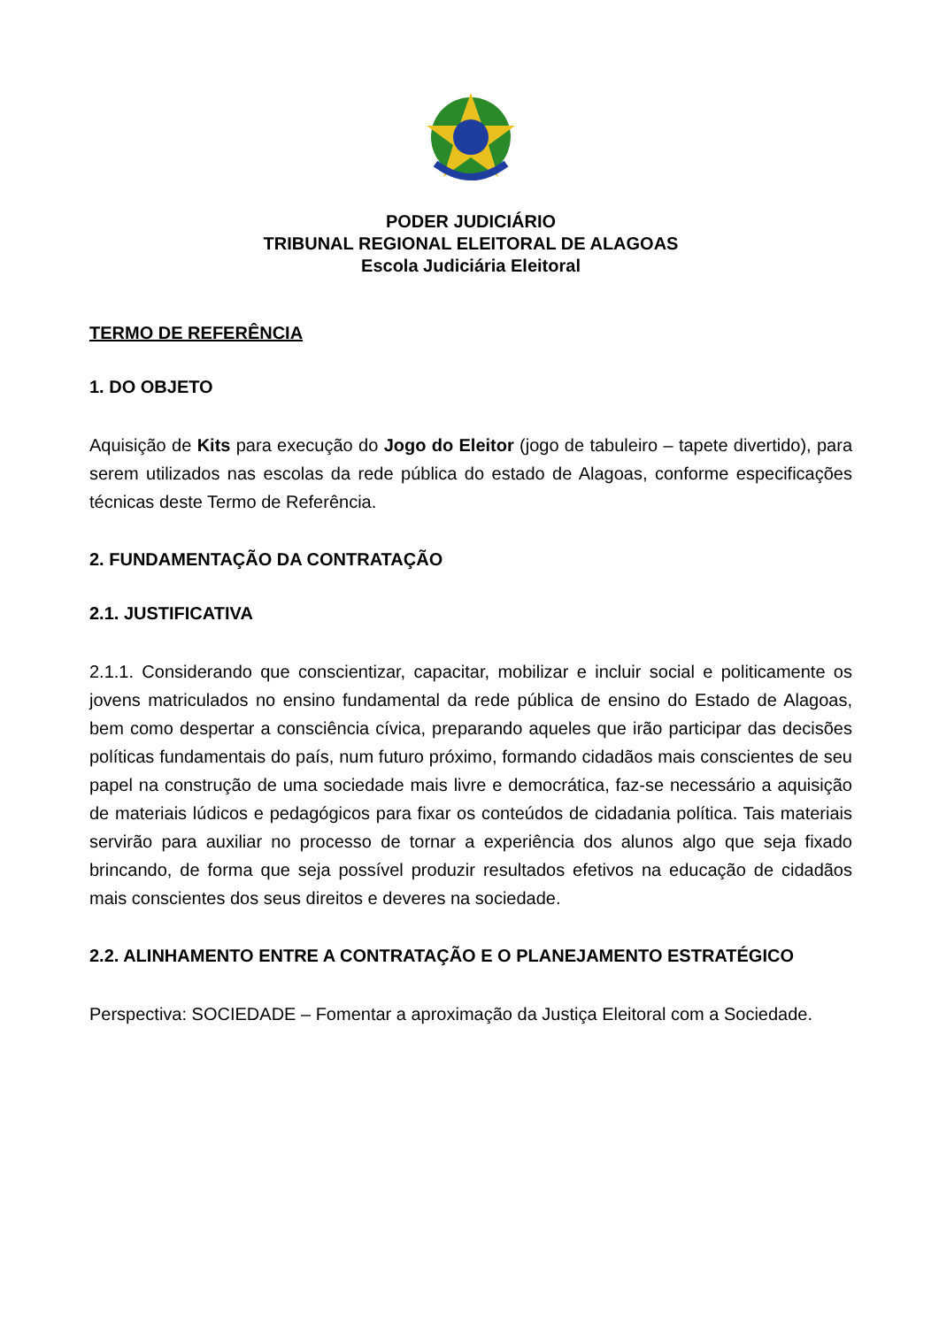PODER JUDICIÁRIO
TRIBUNAL REGIONAL ELEITORAL DE ALAGOAS
Escola Judiciária Eleitoral
TERMO DE REFERÊNCIA
1. DO OBJETO
Aquisição de Kits para execução do Jogo do Eleitor (jogo de tabuleiro – tapete divertido), para serem utilizados nas escolas da rede pública do estado de Alagoas, conforme especificações técnicas deste Termo de Referência.
2. FUNDAMENTAÇÃO DA CONTRATAÇÃO
2.1. JUSTIFICATIVA
2.1.1. Considerando que conscientizar, capacitar, mobilizar e incluir social e politicamente os jovens matriculados no ensino fundamental da rede pública de ensino do Estado de Alagoas, bem como despertar a consciência cívica, preparando aqueles que irão participar das decisões políticas fundamentais do país, num futuro próximo, formando cidadãos mais conscientes de seu papel na construção de uma sociedade mais livre e democrática, faz-se necessário a aquisição de materiais lúdicos e pedagógicos para fixar os conteúdos de cidadania política. Tais materiais servirão para auxiliar no processo de tornar a experiência dos alunos algo que seja fixado brincando, de forma que seja possível produzir resultados efetivos na educação de cidadãos mais conscientes dos seus direitos e deveres na sociedade.
2.2. ALINHAMENTO ENTRE A CONTRATAÇÃO E O PLANEJAMENTO ESTRATÉGICO
Perspectiva: SOCIEDADE – Fomentar a aproximação da Justiça Eleitoral com a Sociedade.